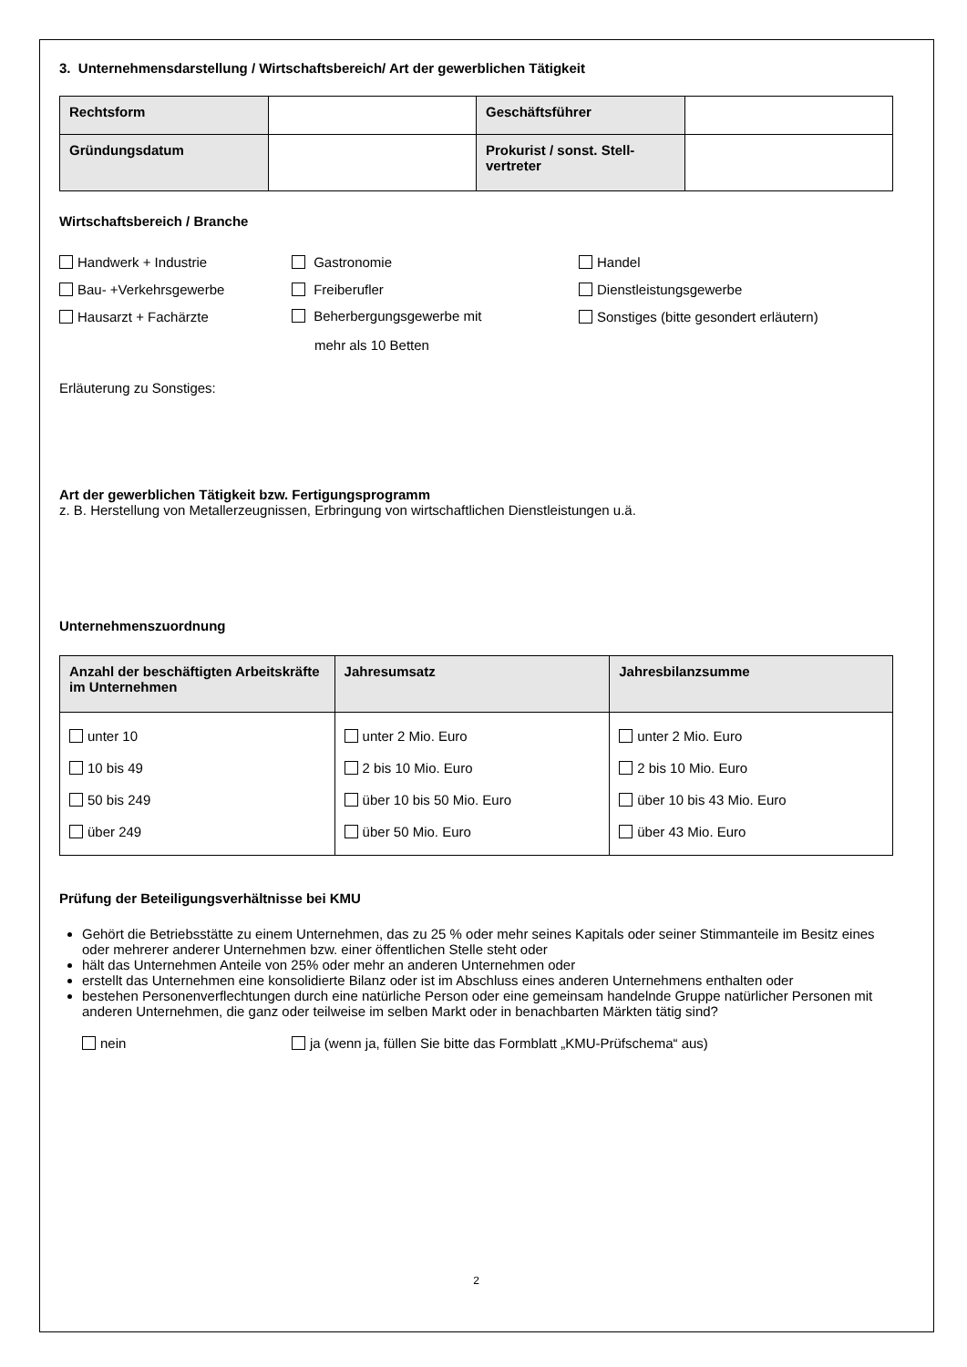3. Unternehmensdarstellung / Wirtschaftsbereich/ Art der gewerblichen Tätigkeit
| Rechtsform | | Geschäftsführer | |
| Gründungsdatum | | Prokurist / sonst. Stell- vertreter | |
Wirtschaftsbereich / Branche
Handwerk + Industrie Gastronomie Handel
Bau- +Verkehrsgewerbe Freiberufler Dienstleistungsgewerbe
Hausarzt + Fachärzte
Beherbergungsgewerbe mit
mehr als 10 Betten
Sonstiges (bitte gesondert erläutern)
Erläuterung zu Sonstiges:
Art der gewerblichen Tätigkeit bzw. Fertigungsprogramm
z. B. Herstellung von Metallerzeugnissen, Erbringung von wirtschaftlichen Dienstleistungen u.ä.
Unternehmenszuordnung
| Anzahl der beschäftigten Arbeitskräfte im Unternehmen | Jahresumsatz | Jahresbilanzsumme |
| --- | --- | --- |
| unter 10 10 bis 49 50 bis 249 über 249 | unter 2 Mio. Euro 2 bis 10 Mio. Euro über 10 bis 50 Mio. Euro über 50 Mio. Euro | unter 2 Mio. Euro 2 bis 10 Mio. Euro über 10 bis 43 Mio. Euro über 43 Mio. Euro |
Prüfung der Beteiligungsverhältnisse bei KMU
Gehört die Betriebsstätte zu einem Unternehmen, das zu 25 % oder mehr seines Kapitals oder seiner Stimmanteile im Besitz eines oder mehrerer anderer Unternehmen bzw. einer öffentlichen Stelle steht oder
hält das Unternehmen Anteile von 25% oder mehr an anderen Unternehmen oder
erstellt das Unternehmen eine konsolidierte Bilanz oder ist im Abschluss eines anderen Unternehmens enthalten oder
bestehen Personenverflechtungen durch eine natürliche Person oder eine gemeinsam handelnde Gruppe natürlicher Personen mit anderen Unternehmen, die ganz oder teilweise im selben Markt oder in benachbarten Märkten tätig sind?
nein ja (wenn ja, füllen Sie bitte das Formblatt „KMU-Prüfschema“ aus)
2